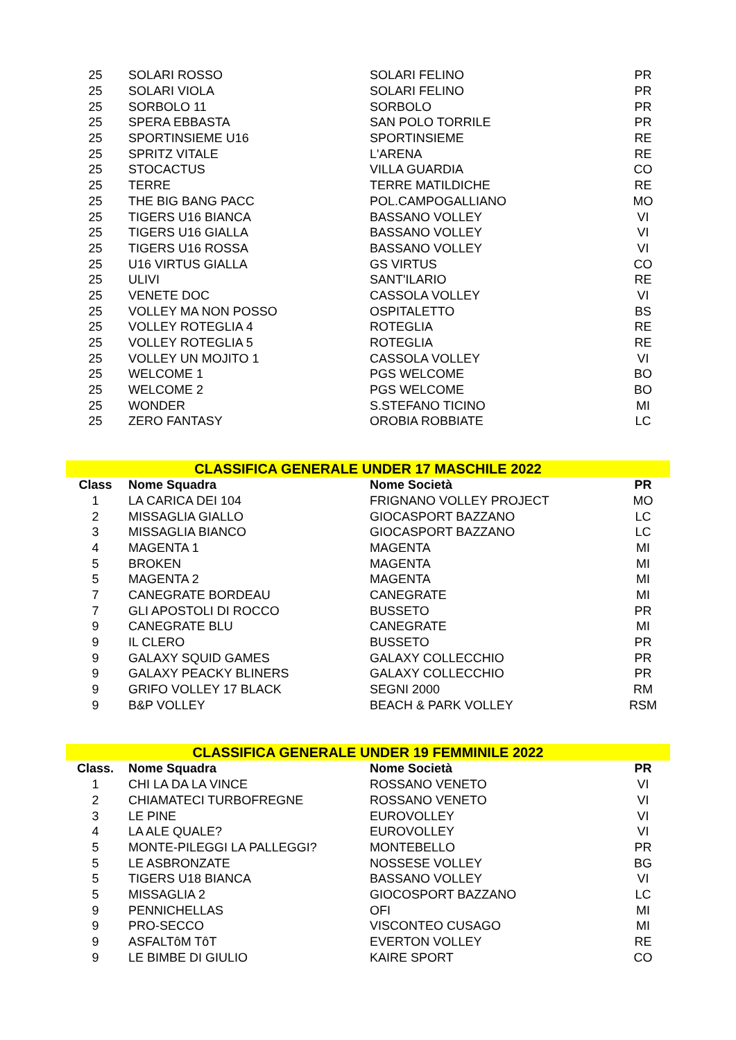| 25 | SOLARI ROSSO | SOLARI FELINO | PR |
| 25 | SOLARI VIOLA | SOLARI FELINO | PR |
| 25 | SORBOLO 11 | SORBOLO | PR |
| 25 | SPERA EBBASTA | SAN POLO TORRILE | PR |
| 25 | SPORTINSIEME U16 | SPORTINSIEME | RE |
| 25 | SPRITZ VITALE | L'ARENA | RE |
| 25 | STOCACTUS | VILLA GUARDIA | CO |
| 25 | TERRE | TERRE MATILDICHE | RE |
| 25 | THE BIG BANG PACC | POL.CAMPOGALLIANO | MO |
| 25 | TIGERS U16 BIANCA | BASSANO VOLLEY | VI |
| 25 | TIGERS U16 GIALLA | BASSANO VOLLEY | VI |
| 25 | TIGERS U16 ROSSA | BASSANO VOLLEY | VI |
| 25 | U16 VIRTUS GIALLA | GS VIRTUS | CO |
| 25 | ULIVI | SANT'ILARIO | RE |
| 25 | VENETE DOC | CASSOLA VOLLEY | VI |
| 25 | VOLLEY MA NON POSSO | OSPITALETTO | BS |
| 25 | VOLLEY ROTEGLIA 4 | ROTEGLIA | RE |
| 25 | VOLLEY ROTEGLIA 5 | ROTEGLIA | RE |
| 25 | VOLLEY UN MOJITO 1 | CASSOLA VOLLEY | VI |
| 25 | WELCOME 1 | PGS WELCOME | BO |
| 25 | WELCOME 2 | PGS WELCOME | BO |
| 25 | WONDER | S.STEFANO TICINO | MI |
| 25 | ZERO FANTASY | OROBIA ROBBIATE | LC |
| CLASSIFICA GENERALE UNDER 17 MASCHILE 2022 | | | |
| Class | Nome Squadra | Nome Società | PR |
| 1 | LA CARICA DEI 104 | FRIGNANO VOLLEY PROJECT | MO |
| 2 | MISSAGLIA GIALLO | GIOCASPORT BAZZANO | LC |
| 3 | MISSAGLIA BIANCO | GIOCASPORT BAZZANO | LC |
| 4 | MAGENTA 1 | MAGENTA | MI |
| 5 | BROKEN | MAGENTA | MI |
| 5 | MAGENTA 2 | MAGENTA | MI |
| 7 | CANEGRATE BORDEAU | CANEGRATE | MI |
| 7 | GLI APOSTOLI DI ROCCO | BUSSETO | PR |
| 9 | CANEGRATE BLU | CANEGRATE | MI |
| 9 | IL CLERO | BUSSETO | PR |
| 9 | GALAXY SQUID GAMES | GALAXY COLLECCHIO | PR |
| 9 | GALAXY PEACKY BLINERS | GALAXY COLLECCHIO | PR |
| 9 | GRIFO VOLLEY 17 BLACK | SEGNI 2000 | RM |
| 9 | B&P VOLLEY | BEACH & PARK VOLLEY | RSM |
| CLASSIFICA GENERALE UNDER 19 FEMMINILE 2022 | | | |
| Class. | Nome Squadra | Nome Società | PR |
| 1 | CHI LA DA LA VINCE | ROSSANO VENETO | VI |
| 2 | CHIAMATECI TURBOFREGNE | ROSSANO VENETO | VI |
| 3 | LE PINE | EUROVOLLEY | VI |
| 4 | LA ALE QUALE? | EUROVOLLEY | VI |
| 5 | MONTE-PILEGGI LA PALLEGGI? | MONTEBELLO | PR |
| 5 | LE ASBRONZATE | NOSSESE VOLLEY | BG |
| 5 | TIGERS U18 BIANCA | BASSANO VOLLEY | VI |
| 5 | MISSAGLIA 2 | GIOCOSPORT BAZZANO | LC |
| 9 | PENNICHELLAS | OFI | MI |
| 9 | PRO-SECCO | VISCONTEO CUSAGO | MI |
| 9 | ASFALTôM TôT | EVERTON VOLLEY | RE |
| 9 | LE BIMBE DI GIULIO | KAIRE SPORT | CO |